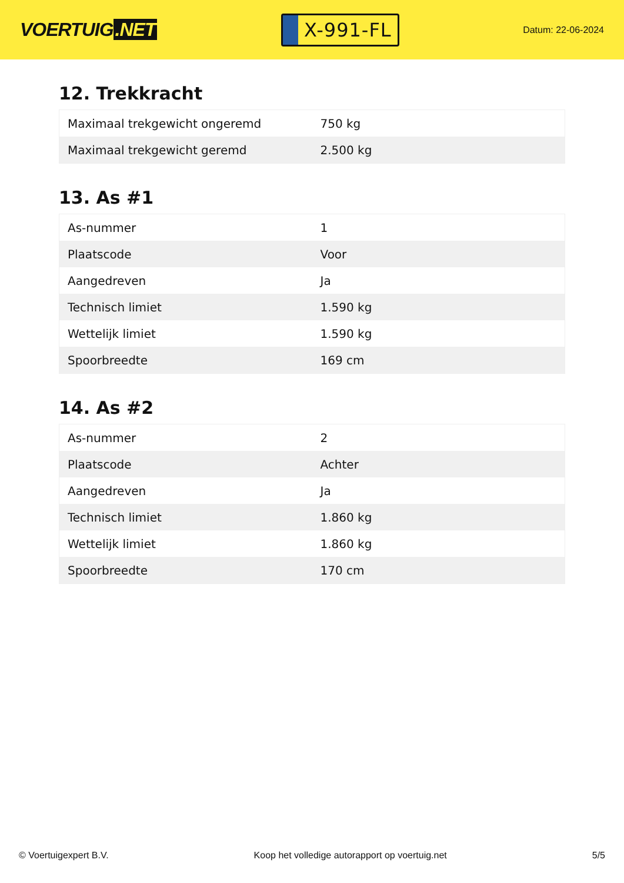VOERTUIG.NET
X-991-FL
Datum: 22-06-2024
12. Trekkracht
| Maximaal trekgewicht ongeremd | 750 kg |
| Maximaal trekgewicht geremd | 2.500 kg |
13. As #1
| As-nummer | 1 |
| Plaatscode | Voor |
| Aangedreven | Ja |
| Technisch limiet | 1.590 kg |
| Wettelijk limiet | 1.590 kg |
| Spoorbreedte | 169 cm |
14. As #2
| As-nummer | 2 |
| Plaatscode | Achter |
| Aangedreven | Ja |
| Technisch limiet | 1.860 kg |
| Wettelijk limiet | 1.860 kg |
| Spoorbreedte | 170 cm |
© Voertuigexpert B.V. Koop het volledige autorapport op voertuig.net 5/5